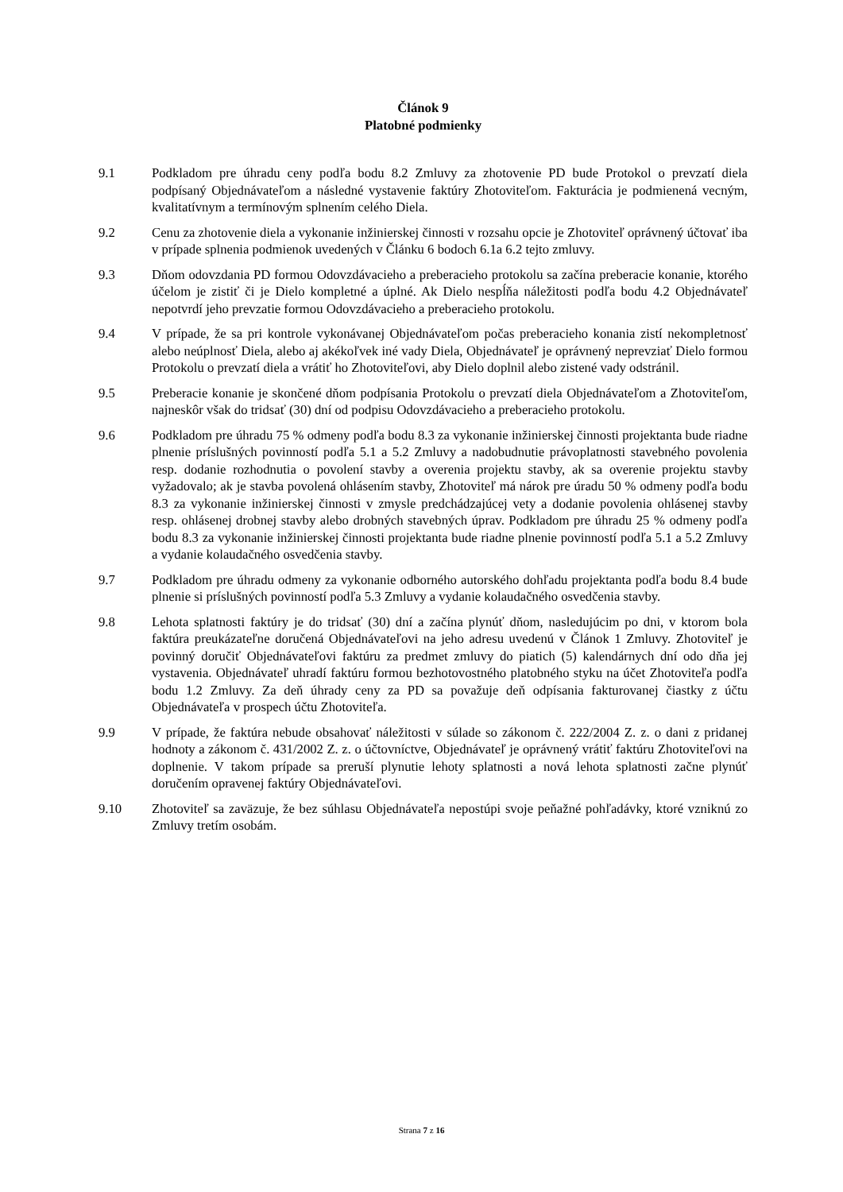Článok 9
Platobné podmienky
9.1 Podkladom pre úhradu ceny podľa bodu 8.2 Zmluvy za zhotovenie PD bude Protokol o prevzatí diela podpísaný Objednávateľom a následné vystavenie faktúry Zhotoviteľom. Fakturácia je podmienená vecným, kvalitatívnym a termínovým splnením celého Diela.
9.2 Cenu za zhotovenie diela a vykonanie inžinierskej činnosti v rozsahu opcie je Zhotoviteľ oprávnený účtovať iba v prípade splnenia podmienok uvedených v Článku 6 bodoch 6.1a 6.2 tejto zmluvy.
9.3 Dňom odovzdania PD formou Odovzdávacieho a preberacieho protokolu sa začína preberacie konanie, ktorého účelom je zistiť či je Dielo kompletné a úplné. Ak Dielo nespĺňa náležitosti podľa bodu 4.2 Objednávateľ nepotvrdí jeho prevzatie formou Odovzdávacieho a preberacieho protokolu.
9.4 V prípade, že sa pri kontrole vykonávanej Objednávateľom počas preberacieho konania zistí nekompletnosť alebo neúplnosť Diela, alebo aj akékoľvek iné vady Diela, Objednávateľ je oprávnený neprevziať Dielo formou Protokolu o prevzatí diela a vrátiť ho Zhotoviteľovi, aby Dielo doplnil alebo zistené vady odstránil.
9.5 Preberacie konanie je skončené dňom podpísania Protokolu o prevzatí diela Objednávateľom a Zhotoviteľom, najneskôr však do tridsať (30) dní od podpisu Odovzdávacieho a preberacieho protokolu.
9.6 Podkladom pre úhradu 75 % odmeny podľa bodu 8.3 za vykonanie inžinierskej činnosti projektanta bude riadne plnenie príslušných povinností podľa 5.1 a 5.2 Zmluvy a nadobudnutie právoplatnosti stavebného povolenia resp. dodanie rozhodnutia o povolení stavby a overenia projektu stavby, ak sa overenie projektu stavby vyžadovalo; ak je stavba povolená ohlásením stavby, Zhotoviteľ má nárok pre úradu 50 % odmeny podľa bodu 8.3 za vykonanie inžinierskej činnosti v zmysle predchádzajúcej vety a dodanie povolenia ohlásenej stavby resp. ohlásenej drobnej stavby alebo drobných stavebných úprav. Podkladom pre úhradu 25 % odmeny podľa bodu 8.3 za vykonanie inžinierskej činnosti projektanta bude riadne plnenie povinností podľa 5.1 a 5.2 Zmluvy a vydanie kolaudačného osvedčenia stavby.
9.7 Podkladom pre úhradu odmeny za vykonanie odborného autorského dohľadu projektanta podľa bodu 8.4 bude plnenie si príslušných povinností podľa 5.3 Zmluvy a vydanie kolaudačného osvedčenia stavby.
9.8 Lehota splatnosti faktúry je do tridsať (30) dní a začína plynúť dňom, nasledujúcim po dni, v ktorom bola faktúra preukázateľne doručená Objednávateľovi na jeho adresu uvedenú v Článok 1 Zmluvy. Zhotoviteľ je povinný doručiť Objednávateľovi faktúru za predmet zmluvy do piatich (5) kalendárnych dní odo dňa jej vystavenia. Objednávateľ uhradí faktúru formou bezhotovostného platobného styku na účet Zhotoviteľa podľa bodu 1.2 Zmluvy. Za deň úhrady ceny za PD sa považuje deň odpísania fakturovanej čiastky z účtu Objednávateľa v prospech účtu Zhotoviteľa.
9.9 V prípade, že faktúra nebude obsahovať náležitosti v súlade so zákonom č. 222/2004 Z. z. o dani z pridanej hodnoty a zákonom č. 431/2002 Z. z. o účtovníctve, Objednávateľ je oprávnený vrátiť faktúru Zhotoviteľovi na doplnenie. V takom prípade sa preruší plynutie lehoty splatnosti a nová lehota splatnosti začne plynúť doručením opravenej faktúry Objednávateľovi.
9.10 Zhotoviteľ sa zaväzuje, že bez súhlasu Objednávateľa nepostúpi svoje peňažné pohľadávky, ktoré vzniknú zo Zmluvy tretím osobám.
Strana 7 z 16